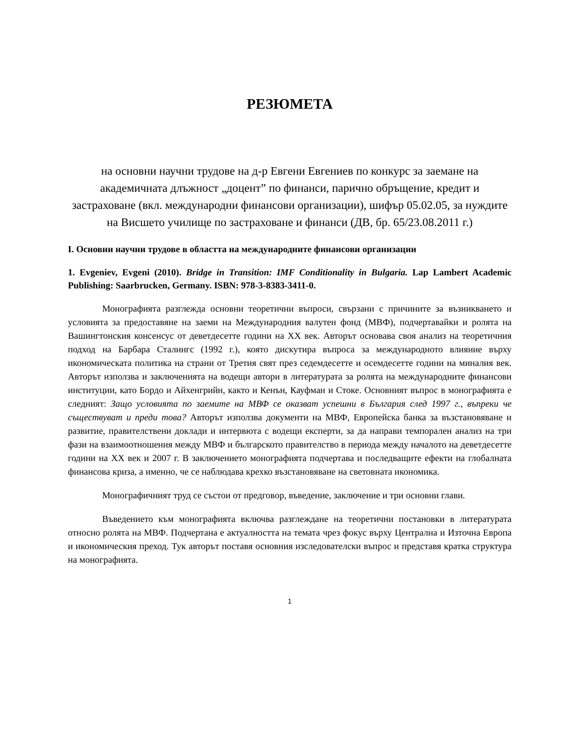РЕЗЮМЕТА
на основни научни трудове на д-р Евгени Евгениев по конкурс за заемане на академичната длъжност „доцент” по финанси, парично обръщение, кредит и застраховане (вкл. международни финансови организации), шифър 05.02.05, за нуждите на Висшето училище по застраховане и финанси (ДВ, бр. 65/23.08.2011 г.)
I. Основни научни трудове в областта на международните финансови организации
1. Evgeniev, Evgeni (2010). Bridge in Transition: IMF Conditionality in Bulgaria. Lap Lambert Academic Publishing: Saarbrucken, Germany. ISBN: 978-3-8383-3411-0.
Монографията разглежда основни теоретични въпроси, свързани с причините за възникването и условията за предоставяне на заеми на Международния валутен фонд (МВФ), подчертавайки и ролята на Вашингтонския консенсус от деветдесетте години на XX век. Авторът основава своя анализ на теоретичния подход на Барбара Сталингс (1992 г.), която дискутира въпроса за международното влияние върху икономическата политика на страни от Третия свят през седемдесетте и осемдесетте години на миналия век. Авторът използва и заключенията на водещи автори в литературата за ролята на международните финансови институции, като Бордо и Айхенгрийн, както и Кенън, Кауфман и Стоке. Основният въпрос в монографията е следният: Защо условията по заемите на МВФ се оказват успешни в България след 1997 г., въпреки че съществуват и преди това? Авторът използва документи на МВФ, Европейска банка за възстановяване и развитие, правителствени доклади и интервюта с водещи експерти, за да направи темпорален анализ на три фази на взаимоотношения между МВФ и българското правителство в периода между началото на деветдесетте години на XX век и 2007 г. В заключението монографията подчертава и последващите ефекти на глобалната финансова криза, а именно, че се наблюдава крехко възстановяване на световната икономика.
Монографичният труд се състои от предговор, въведение, заключение и три основни глави.
Въведението към монографията включва разглеждане на теоретични постановки в литературата относно ролята на МВФ. Подчертана е актуалността на темата чрез фокус върху Централна и Източна Европа и икономическия преход. Тук авторът поставя основния изследователски въпрос и представя кратка структура на монографията.
1